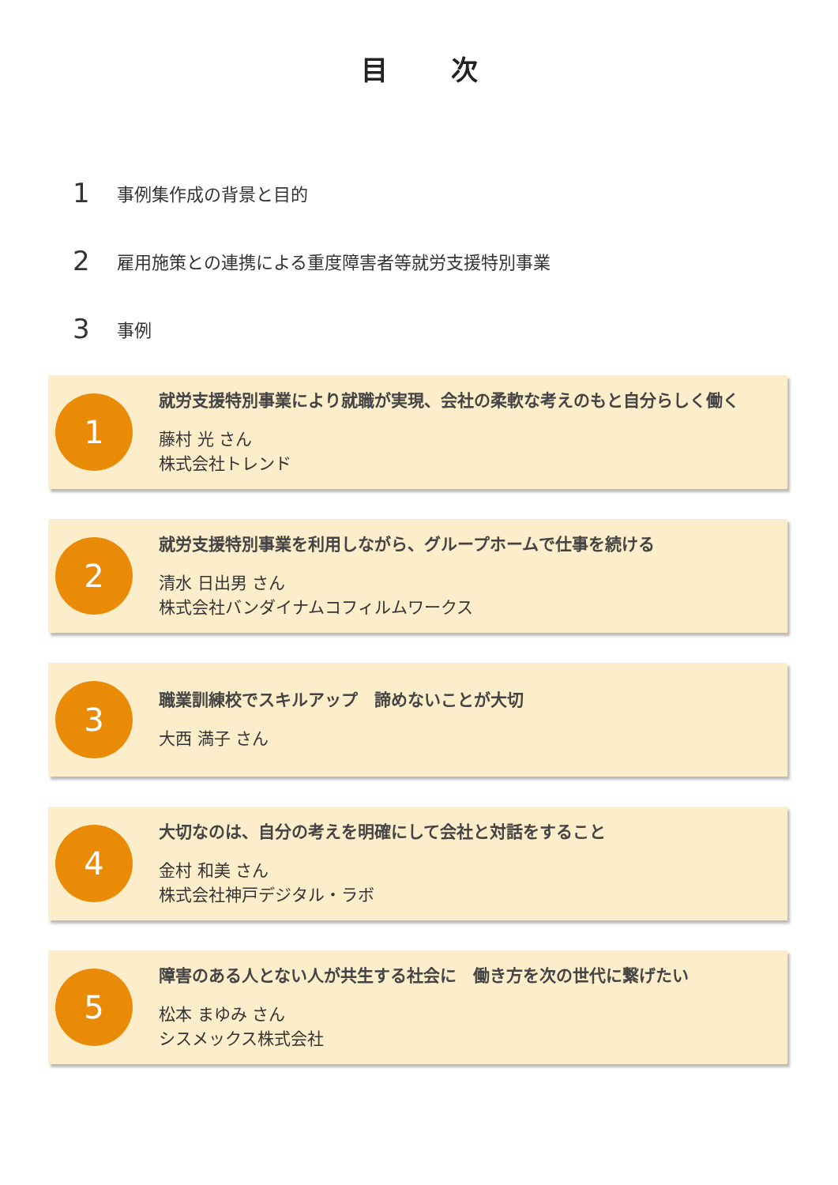目 次
1 事例集作成の背景と目的
2 雇用施策との連携による重度障害者等就労支援特別事業
3 事例
1
就労支援特別事業により就職が実現、会社の柔軟な考えのもと自分らしく働く
藤村 光 さん
株式会社トレンド
2
就労支援特別事業を利用しながら、グループホームで仕事を続ける
清水 日出男 さん
株式会社バンダイナムコフィルムワークス
3
職業訓練校でスキルアップ　諦めないことが大切
大西 満子 さん
4
大切なのは、自分の考えを明確にして会社と対話をすること
金村 和美 さん
株式会社神戸デジタル・ラボ
5
障害のある人とない人が共生する社会に　働き方を次の世代に繋げたい
松本 まゆみ さん
シスメックス株式会社